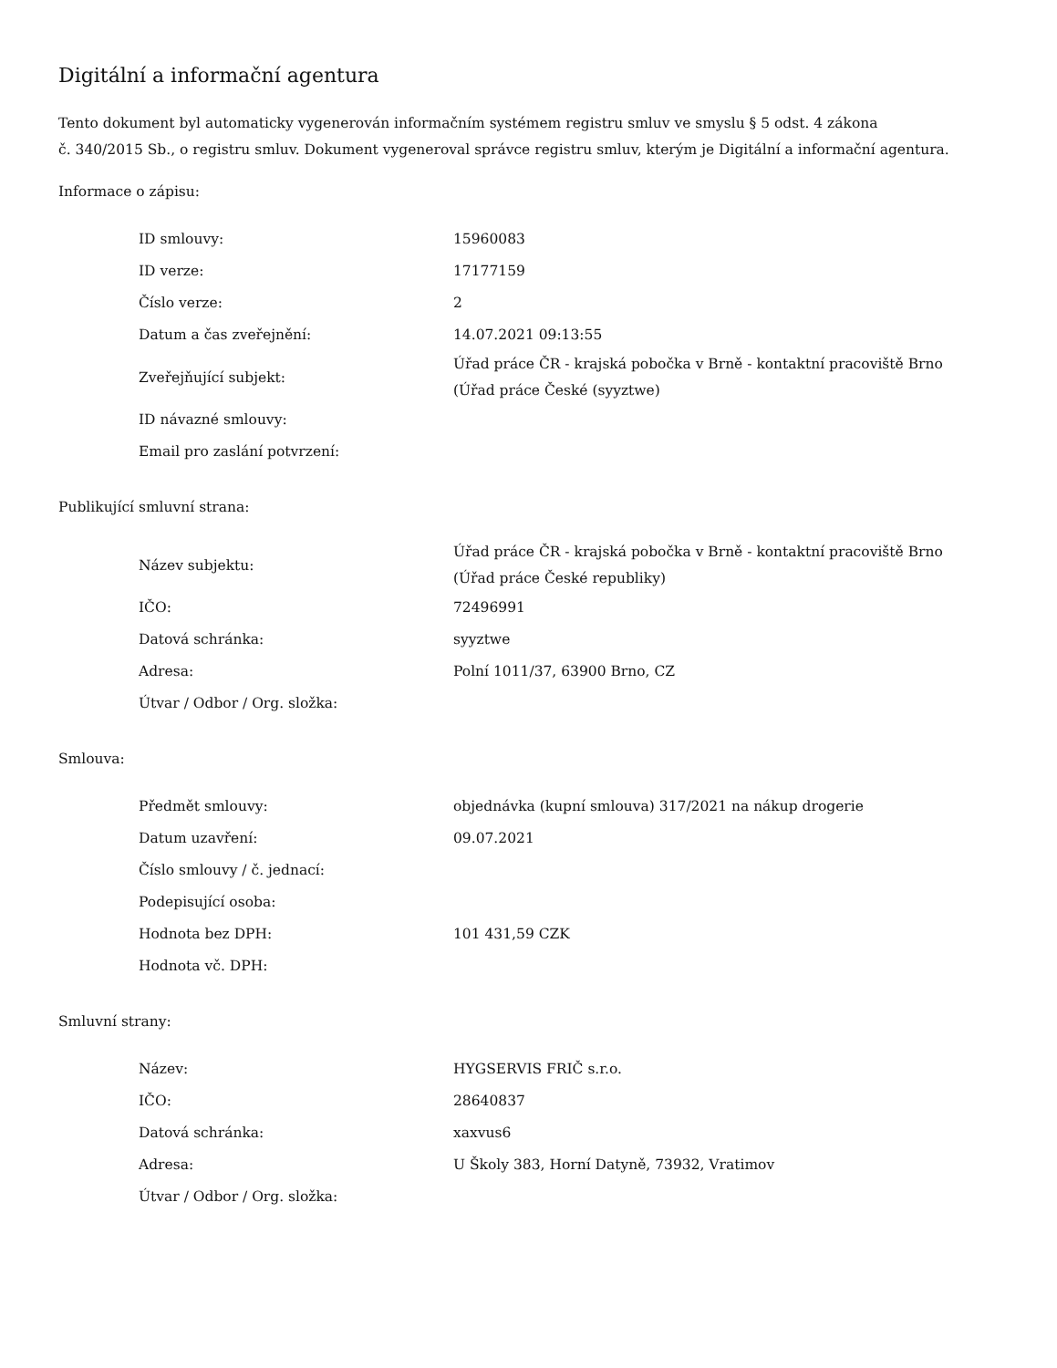Digitální a informační agentura
Tento dokument byl automaticky vygenerován informačním systémem registru smluv ve smyslu § 5 odst. 4 zákona
č. 340/2015 Sb., o registru smluv. Dokument vygeneroval správce registru smluv, kterým je Digitální a informační agentura.
Informace o zápisu:
| ID smlouvy: | 15960083 |
| ID verze: | 17177159 |
| Číslo verze: | 2 |
| Datum a čas zveřejnění: | 14.07.2021 09:13:55 |
| Zveřejňující subjekt: | Úřad práce ČR - krajská pobočka v Brně - kontaktní pracoviště Brno (Úřad práce České (syyztwe) |
| ID návazné smlouvy: | |
| Email pro zaslání potvrzení: | |
Publikující smluvní strana:
| Název subjektu: | Úřad práce ČR - krajská pobočka v Brně - kontaktní pracoviště Brno (Úřad práce České republiky) |
| IČO: | 72496991 |
| Datová schránka: | syyztwe |
| Adresa: | Polní 1011/37, 63900 Brno, CZ |
| Útvar / Odbor / Org. složka: | |
Smlouva:
| Předmět smlouvy: | objednávka (kupní smlouva) 317/2021 na nákup drogerie |
| Datum uzavření: | 09.07.2021 |
| Číslo smlouvy / č. jednací: | |
| Podepisující osoba: | |
| Hodnota bez DPH: | 101 431,59 CZK |
| Hodnota vč. DPH: | |
Smluvní strany:
| Název: | HYGSERVIS FRIČ s.r.o. |
| IČO: | 28640837 |
| Datová schránka: | xaxvus6 |
| Adresa: | U Školy 383, Horní Datyně, 73932, Vratimov |
| Útvar / Odbor / Org. složka: | |